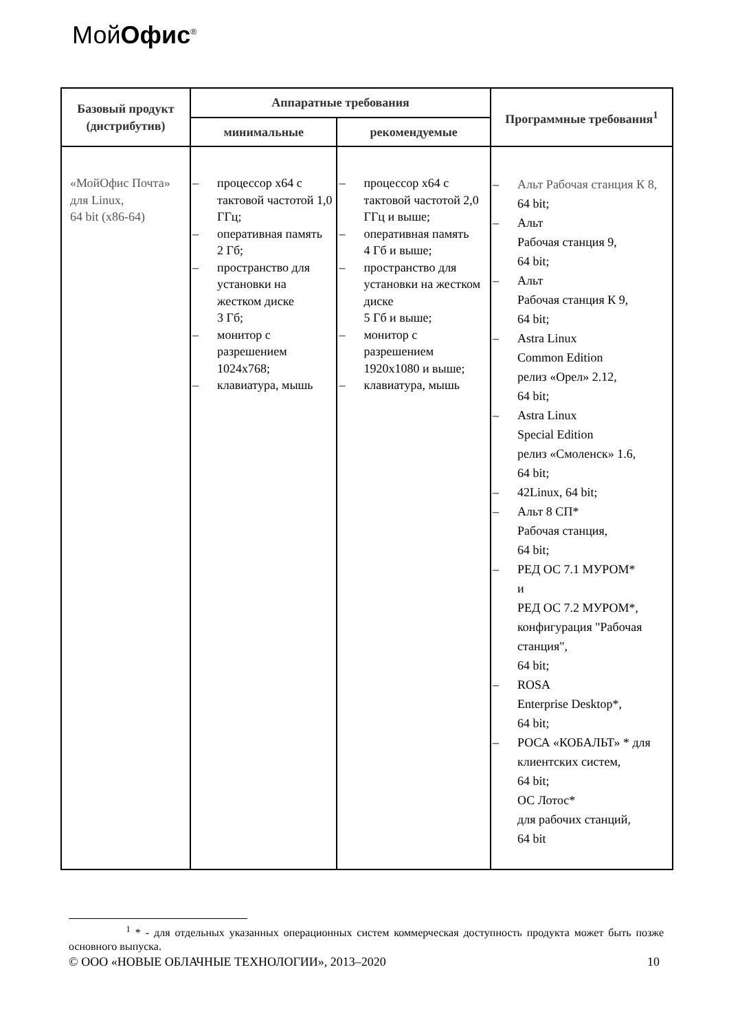МойОфис<sup>®</sup>
| Базовый продукт (дистрибутив) | Аппаратные требования | | Программные требования<sup>1</sup> |
| --- | --- | --- | --- |
| | минимальные | рекомендуемые | |
| «МойОфис Почта» для Linux, 64 bit (x86-64) | – процессор x64 с тактовой частотой 1,0 ГГц; – оперативная память 2 Гб; – пространство для установки на жестком диске 3 Гб; – монитор с разрешением 1024x768; – клавиатура, мышь | – процессор x64 с тактовой частотой 2,0 ГГц и выше; – оперативная память 4 Гб и выше; – пространство для установки на жестком диске 5 Гб и выше; – монитор с разрешением 1920x1080 и выше; – клавиатура, мышь | – Альт Рабочая станция К 8, 64 bit; – Альт Рабочая станция 9, 64 bit; – Альт Рабочая станция К 9, 64 bit; – Astra Linux Common Edition релиз «Орел» 2.12, 64 bit; – Astra Linux Special Edition релиз «Смоленск» 1.6, 64 bit; – 42Linux, 64 bit; – Альт 8 СП* Рабочая станция, 64 bit; – РЕД ОС 7.1 МУРОМ* и РЕД ОС 7.2 МУРОМ*, конфигурация "Рабочая станция", 64 bit; – ROSA Enterprise Desktop*, 64 bit; – РОСА «КОБАЛЬТ» * для клиентских систем, 64 bit; ОС Лотос* для рабочих станций, 64 bit |
<sup>1</sup> * - для отдельных указанных операционных систем коммерческая доступность продукта может быть позже основного выпуска.
© ООО «НОВЫЕ ОБЛАЧНЫЕ ТЕХНОЛОГИИ», 2013–2020 10